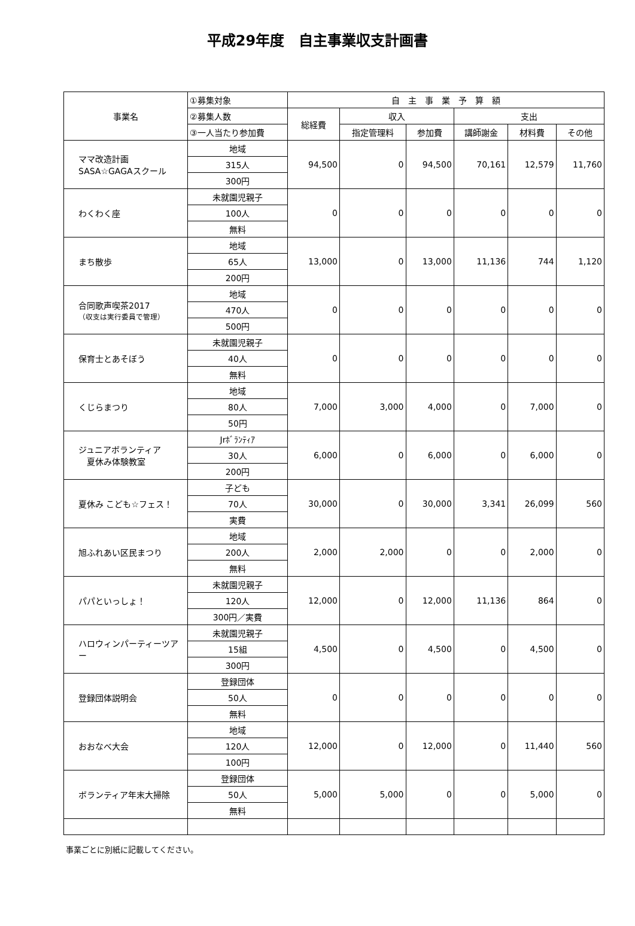平成29年度　自主事業収支計画書
| 事業名 | ①募集対象 | 自 主 事 業 予 算 額 | | | | | |
| --- | --- | --- | --- | --- | --- | --- | --- |
| | ②募集人数 | 総経費 | 収入 | | 支出 | | |
| | ③一人当たり参加費 | | 指定管理料 | 参加費 | 講師謝金 | 材料費 | その他 |
| ママ改造計画 SASA☆GAGAスクール | 地域 | 94,500 | 0 | 94,500 | 70,161 | 12,579 | 11,760 |
| | 315人 | | | | | | |
| | 300円 | | | | | | |
| わくわく座 | 未就園児親子 | 0 | 0 | 0 | 0 | 0 | 0 |
| | 100人 | | | | | | |
| | 無料 | | | | | | |
| まち散歩 | 地域 | 13,000 | 0 | 13,000 | 11,136 | 744 | 1,120 |
| | 65人 | | | | | | |
| | 200円 | | | | | | |
| 合同歌声喫茶2017 （収支は実行委員で管理） | 地域 | 0 | 0 | 0 | 0 | 0 | 0 |
| | 470人 | | | | | | |
| | 500円 | | | | | | |
| 保育士とあそぼう | 未就園児親子 | 0 | 0 | 0 | 0 | 0 | 0 |
| | 40人 | | | | | | |
| | 無料 | | | | | | |
| くじらまつり | 地域 | 7,000 | 3,000 | 4,000 | 0 | 7,000 | 0 |
| | 80人 | | | | | | |
| | 50円 | | | | | | |
| ジュニアボランティア 夏休み体験教室 | Jrﾎﾞﾗﾝﾃｨｱ | 6,000 | 0 | 6,000 | 0 | 6,000 | 0 |
| | 30人 | | | | | | |
| | 200円 | | | | | | |
| 夏休み こども☆フェス！ | 子ども | 30,000 | 0 | 30,000 | 3,341 | 26,099 | 560 |
| | 70人 | | | | | | |
| | 実費 | | | | | | |
| 旭ふれあい区民まつり | 地域 | 2,000 | 2,000 | 0 | 0 | 2,000 | 0 |
| | 200人 | | | | | | |
| | 無料 | | | | | | |
| パパといっしょ！ | 未就園児親子 | 12,000 | 0 | 12,000 | 11,136 | 864 | 0 |
| | 120人 | | | | | | |
| | 300円／実費 | | | | | | |
| ハロウィンパーティーツアー | 未就園児親子 | 4,500 | 0 | 4,500 | 0 | 4,500 | 0 |
| | 15組 | | | | | | |
| | 300円 | | | | | | |
| 登録団体説明会 | 登録団体 | 0 | 0 | 0 | 0 | 0 | 0 |
| | 50人 | | | | | | |
| | 無料 | | | | | | |
| おおなべ大会 | 地域 | 12,000 | 0 | 12,000 | 0 | 11,440 | 560 |
| | 120人 | | | | | | |
| | 100円 | | | | | | |
| ボランティア年末大掃除 | 登録団体 | 5,000 | 5,000 | 0 | 0 | 5,000 | 0 |
| | 50人 | | | | | | |
| | 無料 | | | | | | |
事業ごとに別紙に記載してください。